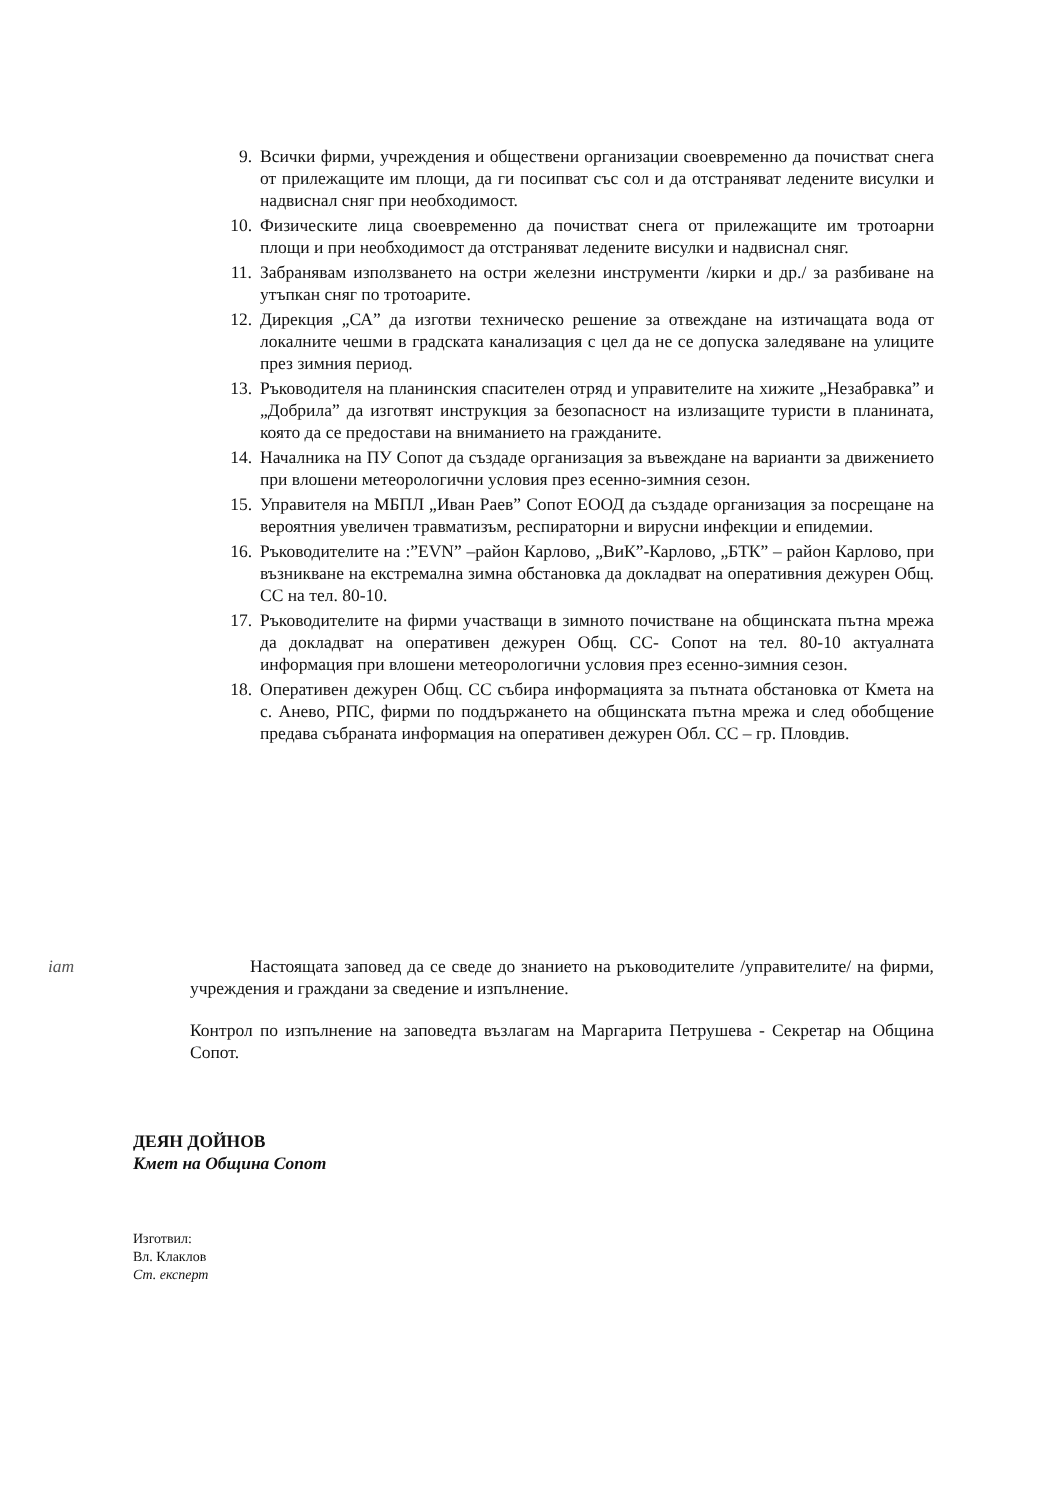9. Всички фирми, учреждения и обществени организации своевременно да почистват снега от прилежащите им площи, да ги посипват със сол и да отстраняват ледените висулки и надвиснал сняг при необходимост.
10. Физическите лица своевременно да почистват снега от прилежащите им тротоарни площи и при необходимост да отстраняват ледените висулки и надвиснал сняг.
11. Забранявам използването на остри железни инструменти /кирки и др./ за разбиване на утъпкан сняг по тротоарите.
12. Дирекция „СА” да изготви техническо решение за отвеждане на изтичащата вода от локалните чешми в градската канализация с цел да не се допуска заледяване на улиците през зимния период.
13. Ръководителя на планинския спасителен отряд и управителите на хижите „Незабравка” и „Добрила” да изготвят инструкция за безопасност на излизащите туристи в планината, която да се предостави на вниманието на гражданите.
14. Началника на ПУ Сопот да създаде организация за въвеждане на варианти за движението при влошени метеорологични условия през есенно-зимния сезон.
15. Управителя на МБПЛ „Иван Раев” Сопот ЕООД да създаде организация за посрещане на вероятния увеличен травматизъм, респираторни и вирусни инфекции и епидемии.
16. Ръководителите на :”EVN” –район Карлово, „ВиК”-Карлово, „БТК” – район Карлово, при възникване на екстремална зимна обстановка да докладват на оперативния дежурен Общ. СС на тел. 80-10.
17. Ръководителите на фирми участващи в зимното почистване на общинската пътна мрежа да докладват на оперативен дежурен Общ. СС- Сопот на тел. 80-10 актуалната информация при влошени метеорологични условия през есенно-зимния сезон.
18. Оперативен дежурен Общ. СС събира информацията за пътната обстановка от Кмета на с. Анево, РПС, фирми по поддържането на общинската пътна мрежа и след обобщение предава събраната информация на оперативен дежурен Обл. СС – гр. Пловдив.
іат
Настоящата заповед да се сведе до знанието на ръководителите /управителите/ на фирми, учреждения и граждани за сведение и изпълнение.
Контрол по изпълнение на заповедта възлагам на Маргарита Петрушева - Секретар на Община Сопот.
ДЕЯН ДОЙНОВ
Кмет на Община Сопот
Изготвил:
Вл. Клаклов
Ст. експерт